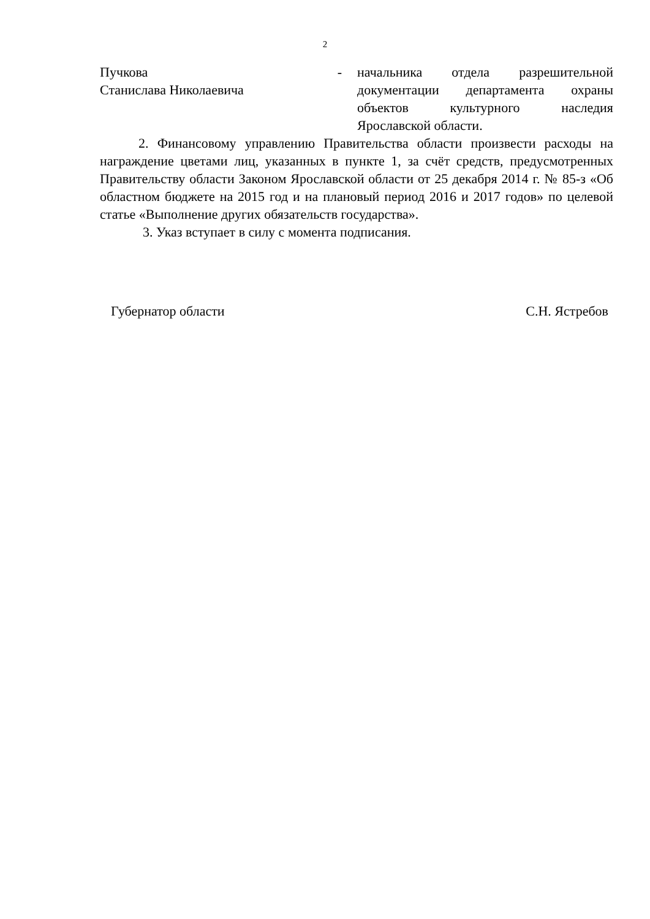2
Пучкова
Станислава Николаевича
- начальника отдела разрешительной документации департамента охраны объектов культурного наследия Ярославской области.
2. Финансовому управлению Правительства области произвести расходы на награждение цветами лиц, указанных в пункте 1, за счёт средств, предусмотренных Правительству области Законом Ярославской области от 25 декабря 2014 г. № 85-з «Об областном бюджете на 2015 год и на плановый период 2016 и 2017 годов» по целевой статье «Выполнение других обязательств государства».
3. Указ вступает в силу с момента подписания.
Губернатор области С.Н. Ястребов